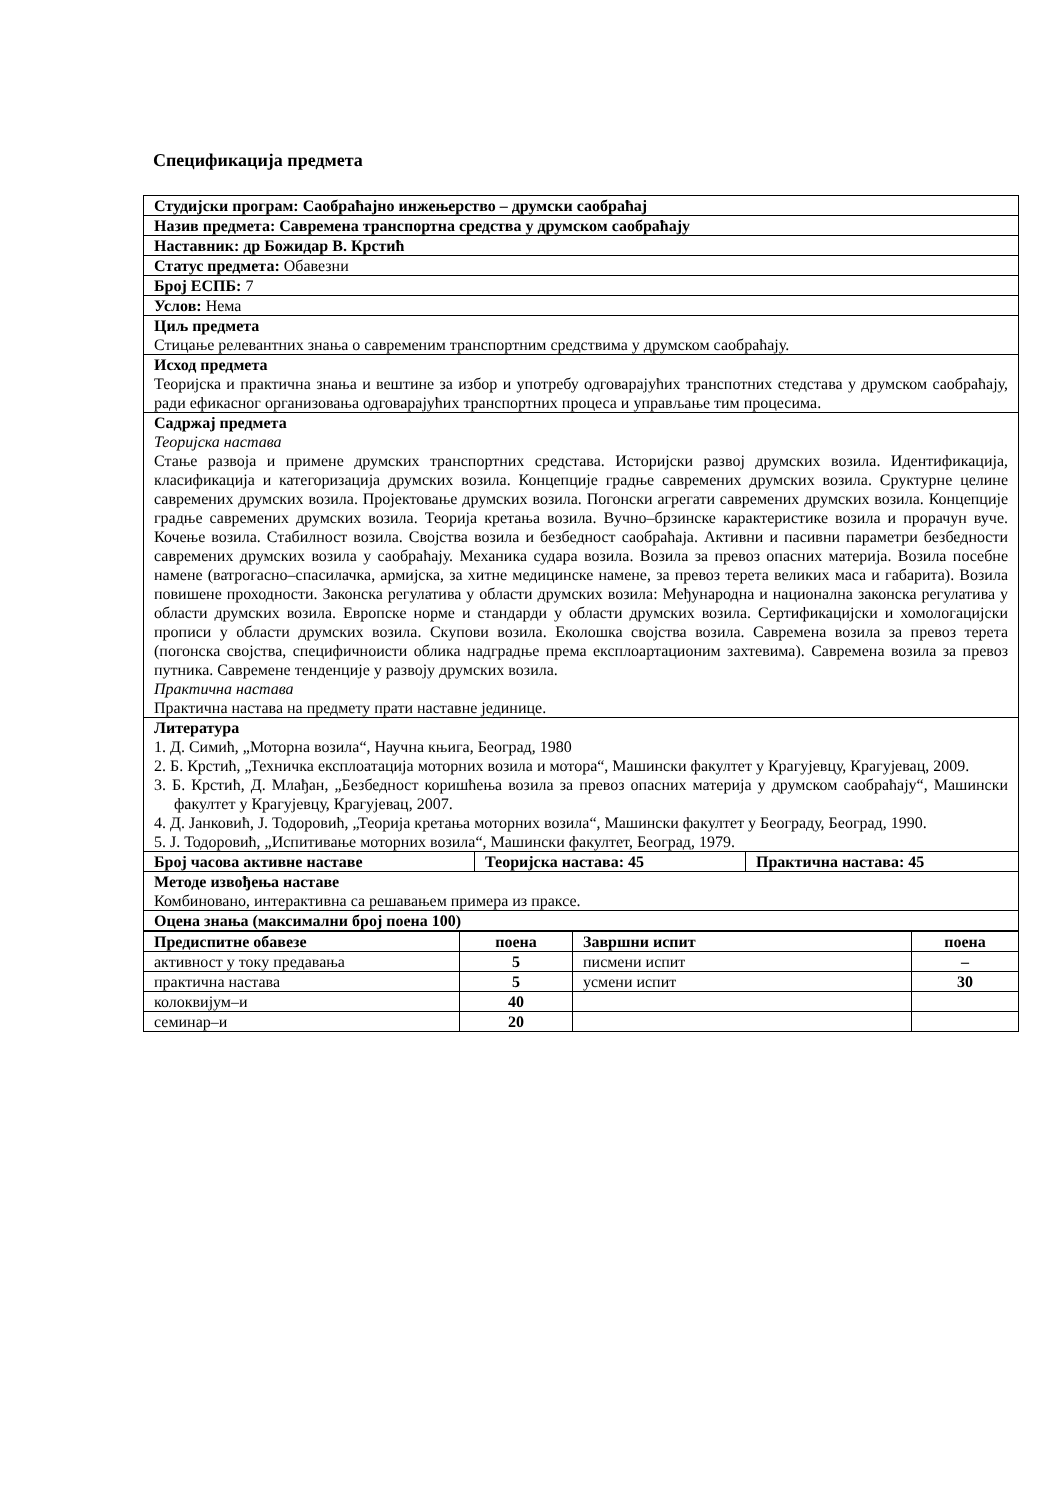Спецификација предмета
| Студијски програм: Саобраћајно инжењерство – друмски саобраћај | | |
| Назив предмета: Савремена транспортна средства у друмском саобраћају | | |
| Наставник: др Божидар В. Крстић | | |
| Статус предмета: Обавезни | | |
| Број ЕСПБ: 7 | | |
| Услов: Нема | | |
| Циљ предмета Стицање релевантних знања о савременим транспортним средствима у друмском саобраћају. | | |
| Исход предмета Теоријска и практична знања и вештине за избор и употребу одговарајућих транспотних стедстава у друмском саобраћају, ради ефикасног организовања одговарајућих транспортних процеса и управљање тим процесима. | | |
| Садржај предмета Теоријска настава Стање развоја и примене друмских транспортних средстава. Историјски развој друмских возила. Идентификација, класификација и категоризација друмских возила. Концепције градње савремених друмских возила. Сруктурне целине савремених друмских возила. Пројектовање друмских возила. Погонски агрегати савремених друмских возила. Концепције градње савремених друмских возила. Теорија кретања возила. Вучно–брзинске карактеристике возила и прорачун вуче. Кочење возила. Стабилност возила. Својства возила и безбедност саобраћаја. Активни и пасивни параметри безбедности савремених друмских возила у саобраћају. Механика судара возила. Возила за превоз опасних материја. Возила посебне намене (ватрогасно–спасилачка, армијска, за хитне медицинске намене, за превоз терета великих маса и габарита). Возила повишене проходности. Законска регулатива у области друмских возила: Међународна и национална законска регулатива у области друмских возила. Европске норме и стандарди у области друмских возила. Сертификацијски и хомологацијски прописи у области друмских возила. Скупови возила. Еколошка својства возила. Савремена возила за превоз терета (погонска својства, специфичноисти облика надградње према експлоартационим захтевима). Савремена возила за превоз путника. Савремене тенденције у развоју друмских возила. Практична настава Практична настава на предмету прати наставне јединице. | | |
| Литература 1. Д. Симић, „Моторна возила“, Научна књига, Београд, 1980 2. Б. Крстић, „Техничка експлоатација моторних возила и мотора“, Машински факултет у Крагујевцу, Крагујевац, 2009. 3. Б. Крстић, Д. Млађан, „Безбедност коришћења возила за превоз опасних материја у друмском саобраћају“, Машински факултет у Крагујевцу, Крагујевац, 2007. 4. Д. Јанковић, Ј. Тодоровић, „Теорија кретања моторних возила“, Машински факултет у Београду, Београд, 1990. 5. Ј. Тодоровић, „Испитивање моторних возила“, Машински факултет, Београд, 1979. | | |
| Број часова активне наставе | Теоријска настава: 45 | Практична настава: 45 |
| Методе извођења наставе Комбиновано, интерактивна са решавањем примера из праксе. | | |
| Оцена знања (максимални број поена 100) | | |
| Предиспитне обавезе | поена | Завршни испит | поена |
| --- | --- | --- | --- |
| активност у току предавања | 5 | писмени испит | – |
| практична настава | 5 | усмени испит | 30 |
| колоквијум–и | 40 | | |
| семинар–и | 20 | | |